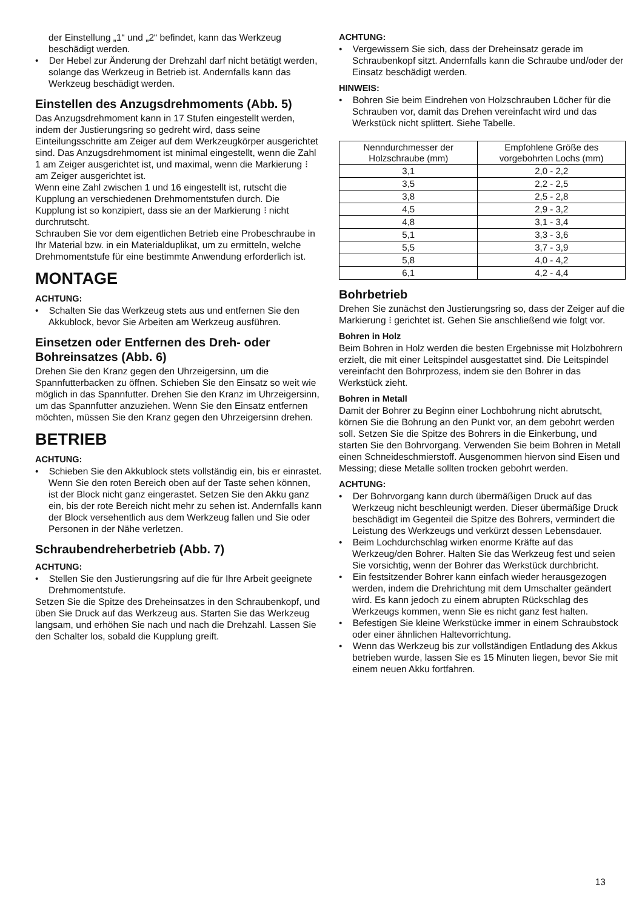der Einstellung „1“ und „2“ befindet, kann das Werkzeug beschädigt werden.
• Der Hebel zur Änderung der Drehzahl darf nicht betätigt werden, solange das Werkzeug in Betrieb ist. Andernfalls kann das Werkzeug beschädigt werden.
Einstellen des Anzugsdrehmoments (Abb. 5)
Das Anzugsdrehmoment kann in 17 Stufen eingestellt werden, indem der Justierungsring so gedreht wird, dass seine Einteilungsschritte am Zeiger auf dem Werkzeugkörper ausgerichtet sind. Das Anzugsdrehmoment ist minimal eingestellt, wenn die Zahl 1 am Zeiger ausgerichtet ist, und maximal, wenn die Markierung ⁝ am Zeiger ausgerichtet ist.
Wenn eine Zahl zwischen 1 und 16 eingestellt ist, rutscht die Kupplung an verschiedenen Drehmomentstufen durch. Die Kupplung ist so konzipiert, dass sie an der Markierung ⁝ nicht durchrutscht.
Schrauben Sie vor dem eigentlichen Betrieb eine Probeschraube in Ihr Material bzw. in ein Materialduplikat, um zu ermitteln, welche Drehmomentstufe für eine bestimmte Anwendung erforderlich ist.
MONTAGE
ACHTUNG:
• Schalten Sie das Werkzeug stets aus und entfernen Sie den Akkublock, bevor Sie Arbeiten am Werkzeug ausführen.
Einsetzen oder Entfernen des Dreh- oder Bohreinsatzes (Abb. 6)
Drehen Sie den Kranz gegen den Uhrzeigersinn, um die Spannfutterbacken zu öffnen. Schieben Sie den Einsatz so weit wie möglich in das Spannfutter. Drehen Sie den Kranz im Uhrzeigersinn, um das Spannfutter anzuziehen. Wenn Sie den Einsatz entfernen möchten, müssen Sie den Kranz gegen den Uhrzeigersinn drehen.
BETRIEB
ACHTUNG:
• Schieben Sie den Akkublock stets vollständig ein, bis er einrastet. Wenn Sie den roten Bereich oben auf der Taste sehen können, ist der Block nicht ganz eingerastet. Setzen Sie den Akku ganz ein, bis der rote Bereich nicht mehr zu sehen ist. Andernfalls kann der Block versehentlich aus dem Werkzeug fallen und Sie oder Personen in der Nähe verletzen.
Schraubendreherbetrieb (Abb. 7)
ACHTUNG:
• Stellen Sie den Justierungsring auf die für Ihre Arbeit geeignete Drehmomentstufe.
Setzen Sie die Spitze des Dreheinsatzes in den Schraubenkopf, und üben Sie Druck auf das Werkzeug aus. Starten Sie das Werkzeug langsam, und erhöhen Sie nach und nach die Drehzahl. Lassen Sie den Schalter los, sobald die Kupplung greift.
ACHTUNG:
• Vergewissern Sie sich, dass der Dreheinsatz gerade im Schraubenkopf sitzt. Andernfalls kann die Schraube und/oder der Einsatz beschädigt werden.
HINWEIS:
• Bohren Sie beim Eindrehen von Holzschrauben Löcher für die Schrauben vor, damit das Drehen vereinfacht wird und das Werkstück nicht splittert. Siehe Tabelle.
| Nenndurchmesser der Holzschraube (mm) | Empfohlene Größe des vorgebohrten Lochs (mm) |
| --- | --- |
| 3,1 | 2,0 - 2,2 |
| 3,5 | 2,2 - 2,5 |
| 3,8 | 2,5 - 2,8 |
| 4,5 | 2,9 - 3,2 |
| 4,8 | 3,1 - 3,4 |
| 5,1 | 3,3 - 3,6 |
| 5,5 | 3,7 - 3,9 |
| 5,8 | 4,0 - 4,2 |
| 6,1 | 4,2 - 4,4 |
Bohrbetrieb
Drehen Sie zunächst den Justierungsring so, dass der Zeiger auf die Markierung ⁝ gerichtet ist. Gehen Sie anschließend wie folgt vor.
Bohren in Holz
Beim Bohren in Holz werden die besten Ergebnisse mit Holzbohrern erzielt, die mit einer Leitspindel ausgestattet sind. Die Leitspindel vereinfacht den Bohrprozess, indem sie den Bohrer in das Werkstück zieht.
Bohren in Metall
Damit der Bohrer zu Beginn einer Lochbohrung nicht abrutscht, körnen Sie die Bohrung an den Punkt vor, an dem gebohrt werden soll. Setzen Sie die Spitze des Bohrers in die Einkerbung, und starten Sie den Bohrvorgang. Verwenden Sie beim Bohren in Metall einen Schneideschmierstoff. Ausgenommen hiervon sind Eisen und Messing; diese Metalle sollten trocken gebohrt werden.
ACHTUNG:
• Der Bohrvorgang kann durch übermäßigen Druck auf das Werkzeug nicht beschleunigt werden. Dieser übermäßige Druck beschädigt im Gegenteil die Spitze des Bohrers, vermindert die Leistung des Werkzeugs und verkürzt dessen Lebensdauer.
• Beim Lochdurchschlag wirken enorme Kräfte auf das Werkzeug/den Bohrer. Halten Sie das Werkzeug fest und seien Sie vorsichtig, wenn der Bohrer das Werkstück durchbricht.
• Ein festsitzender Bohrer kann einfach wieder herausgezogen werden, indem die Drehrichtung mit dem Umschalter geändert wird. Es kann jedoch zu einem abrupten Rückschlag des Werkzeugs kommen, wenn Sie es nicht ganz fest halten.
• Befestigen Sie kleine Werkstücke immer in einem Schraubstock oder einer ähnlichen Haltevorrichtung.
• Wenn das Werkzeug bis zur vollständigen Entladung des Akkus betrieben wurde, lassen Sie es 15 Minuten liegen, bevor Sie mit einem neuen Akku fortfahren.
13